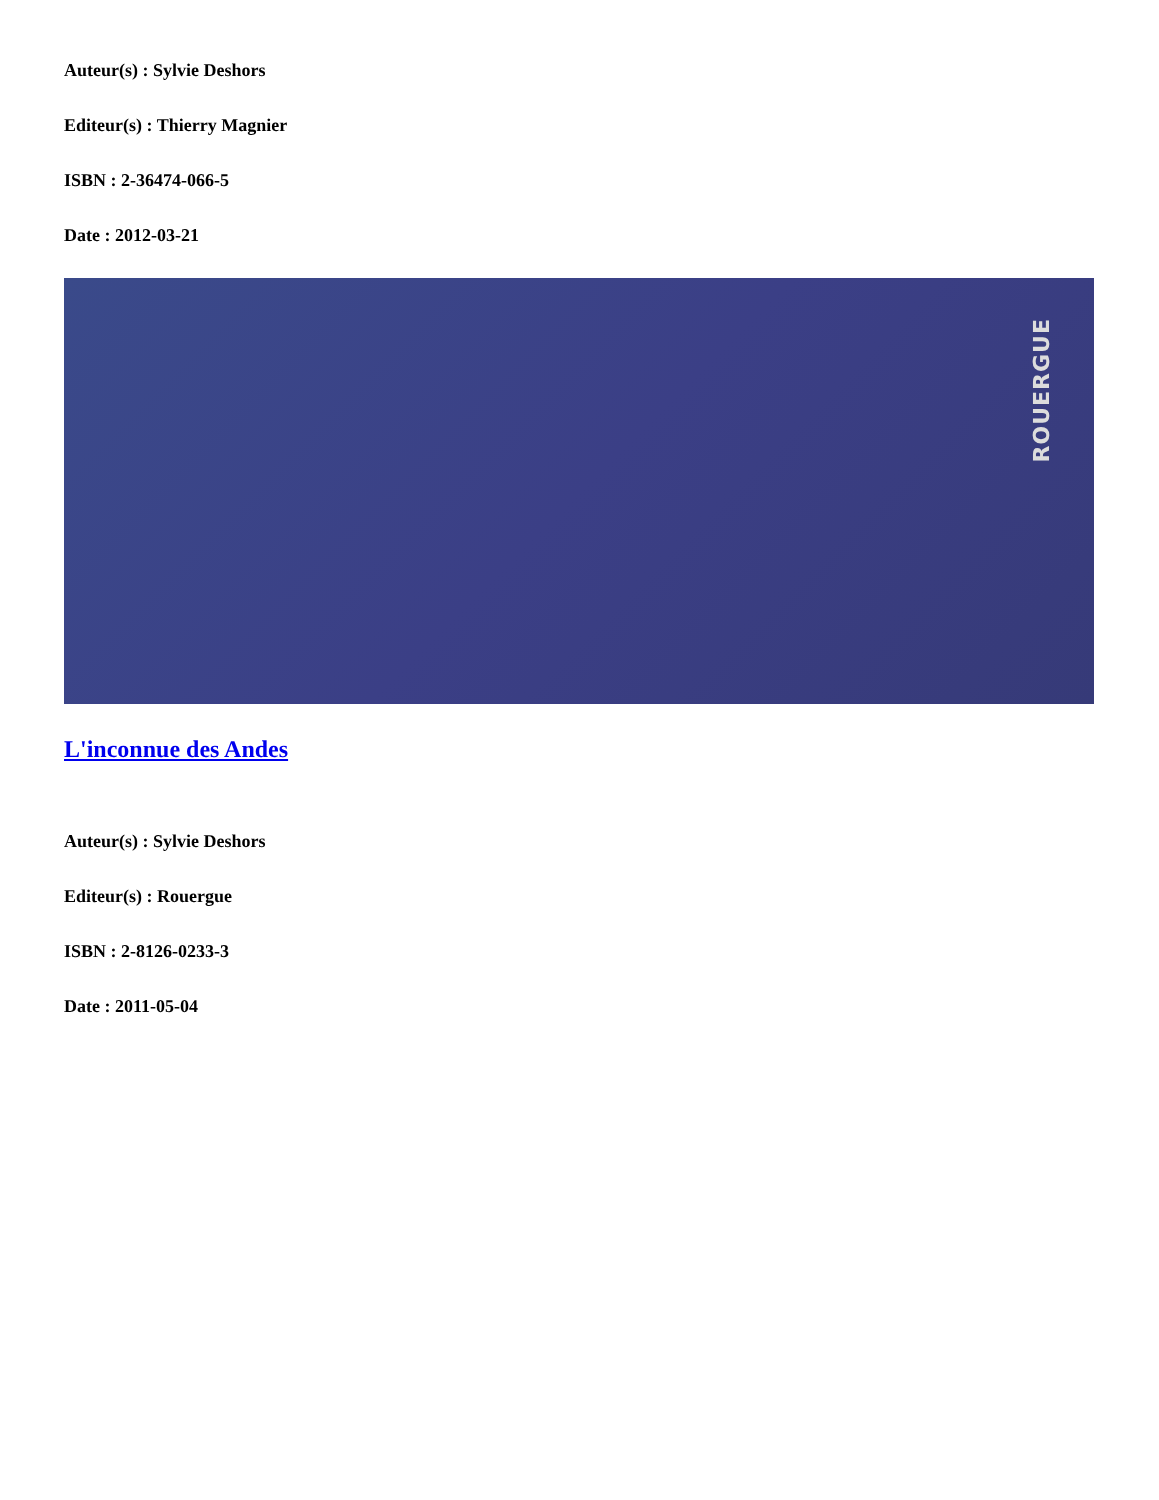Auteur(s) : Sylvie Deshors
Editeur(s) : Thierry Magnier
ISBN : 2-36474-066-5
Date : 2012-03-21
ROUERGUE
L'inconnue des Andes
Auteur(s) : Sylvie Deshors
Editeur(s) : Rouergue
ISBN : 2-8126-0233-3
Date : 2011-05-04